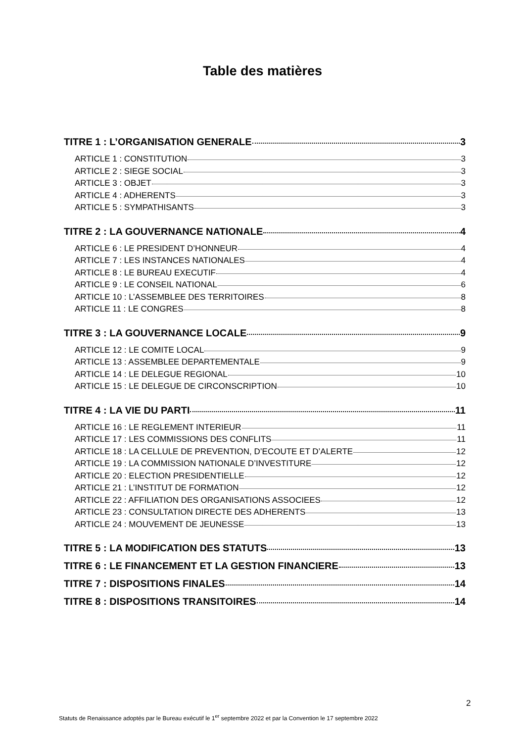Table des matières
TITRE 1 : L’ORGANISATION GENERALE 3
ARTICLE 1 : CONSTITUTION 3
ARTICLE 2 : SIEGE SOCIAL 3
ARTICLE 3 : OBJET 3
ARTICLE 4 : ADHERENTS 3
ARTICLE 5 : SYMPATHISANTS 3
TITRE 2 : LA GOUVERNANCE NATIONALE 4
ARTICLE 6 : LE PRESIDENT D’HONNEUR 4
ARTICLE 7 : LES INSTANCES NATIONALES 4
ARTICLE 8 : LE BUREAU EXECUTIF 4
ARTICLE 9 : LE CONSEIL NATIONAL 6
ARTICLE 10 : L’ASSEMBLEE DES TERRITOIRES 8
ARTICLE 11 : LE CONGRES 8
TITRE 3 : LA GOUVERNANCE LOCALE 9
ARTICLE 12 : LE COMITE LOCAL 9
ARTICLE 13 : ASSEMBLEE DEPARTEMENTALE 9
ARTICLE 14 : LE DELEGUE REGIONAL 10
ARTICLE 15 : LE DELEGUE DE CIRCONSCRIPTION 10
TITRE 4 : LA VIE DU PARTI 11
ARTICLE 16 : LE REGLEMENT INTERIEUR 11
ARTICLE 17 : LES COMMISSIONS DES CONFLITS 11
ARTICLE 18 : LA CELLULE DE PREVENTION, D’ECOUTE ET D’ALERTE 12
ARTICLE 19 : LA COMMISSION NATIONALE D’INVESTITURE 12
ARTICLE 20 : ELECTION PRESIDENTIELLE 12
ARTICLE 21 : L’INSTITUT DE FORMATION 12
ARTICLE 22 : AFFILIATION DES ORGANISATIONS ASSOCIEES 12
ARTICLE 23 : CONSULTATION DIRECTE DES ADHERENTS 13
ARTICLE 24 : MOUVEMENT DE JEUNESSE 13
TITRE 5 : LA MODIFICATION DES STATUTS 13
TITRE 6 : LE FINANCEMENT ET LA GESTION FINANCIERE 13
TITRE 7 : DISPOSITIONS FINALES 14
TITRE 8 : DISPOSITIONS TRANSITOIRES 14
2
Statuts de Renaissance adoptés par le Bureau exécutif le 1<sup>er</sup> septembre 2022 et par la Convention le 17 septembre 2022